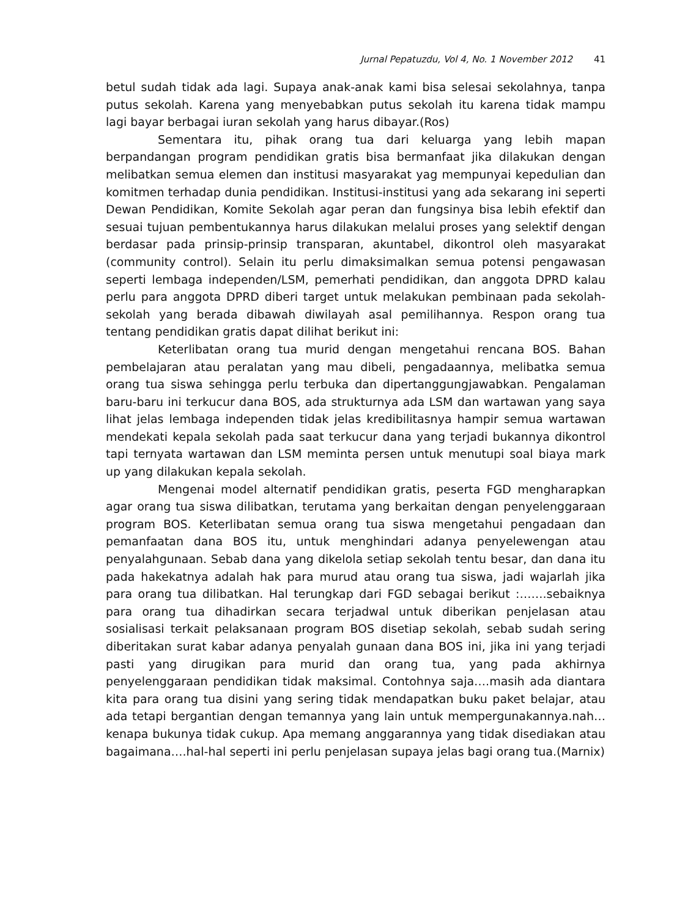Jurnal Pepatuzdu, Vol 4, No. 1 November 2012 41
betul sudah tidak ada lagi. Supaya anak-anak kami bisa selesai sekolahnya, tanpa putus sekolah. Karena yang menyebabkan putus sekolah itu karena tidak mampu lagi bayar berbagai iuran sekolah yang harus dibayar.(Ros)
Sementara itu, pihak orang tua dari keluarga yang lebih mapan berpandangan program pendidikan gratis bisa bermanfaat jika dilakukan dengan melibatkan semua elemen dan institusi masyarakat yag mempunyai kepedulian dan komitmen terhadap dunia pendidikan. Institusi-institusi yang ada sekarang ini seperti Dewan Pendidikan, Komite Sekolah agar peran dan fungsinya bisa lebih efektif dan sesuai tujuan pembentukannya harus dilakukan melalui proses yang selektif dengan berdasar pada prinsip-prinsip transparan, akuntabel, dikontrol oleh masyarakat (community control). Selain itu perlu dimaksimalkan semua potensi pengawasan seperti lembaga independen/LSM, pemerhati pendidikan, dan anggota DPRD kalau perlu para anggota DPRD diberi target untuk melakukan pembinaan pada sekolah-sekolah yang berada dibawah diwilayah asal pemilihannya. Respon orang tua tentang pendidikan gratis dapat dilihat berikut ini:
Keterlibatan orang tua murid dengan mengetahui rencana BOS. Bahan pembelajaran atau peralatan yang mau dibeli, pengadaannya, melibatka semua orang tua siswa sehingga perlu terbuka dan dipertanggungjawabkan. Pengalaman baru-baru ini terkucur dana BOS, ada strukturnya ada LSM dan wartawan yang saya lihat jelas lembaga independen tidak jelas kredibilitasnya hampir semua wartawan mendekati kepala sekolah pada saat terkucur dana yang terjadi bukannya dikontrol tapi ternyata wartawan dan LSM meminta persen untuk menutupi soal biaya mark up yang dilakukan kepala sekolah.
Mengenai model alternatif pendidikan gratis, peserta FGD mengharapkan agar orang tua siswa dilibatkan, terutama yang berkaitan dengan penyelenggaraan program BOS. Keterlibatan semua orang tua siswa mengetahui pengadaan dan pemanfaatan dana BOS itu, untuk menghindari adanya penyelewengan atau penyalahgunaan. Sebab dana yang dikelola setiap sekolah tentu besar, dan dana itu pada hakekatnya adalah hak para murud atau orang tua siswa, jadi wajarlah jika para orang tua dilibatkan. Hal terungkap dari FGD sebagai berikut :…….sebaiknya para orang tua dihadirkan secara terjadwal untuk diberikan penjelasan atau sosialisasi terkait pelaksanaan program BOS disetiap sekolah, sebab sudah sering diberitakan surat kabar adanya penyalah gunaan dana BOS ini, jika ini yang terjadi pasti yang dirugikan para murid dan orang tua, yang pada akhirnya penyelenggaraan pendidikan tidak maksimal. Contohnya saja….masih ada diantara kita para orang tua disini yang sering tidak mendapatkan buku paket belajar, atau ada tetapi bergantian dengan temannya yang lain untuk mempergunakannya.nah…kenapa bukunya tidak cukup. Apa memang anggarannya yang tidak disediakan atau bagaimana….hal-hal seperti ini perlu penjelasan supaya jelas bagi orang tua.(Marnix)